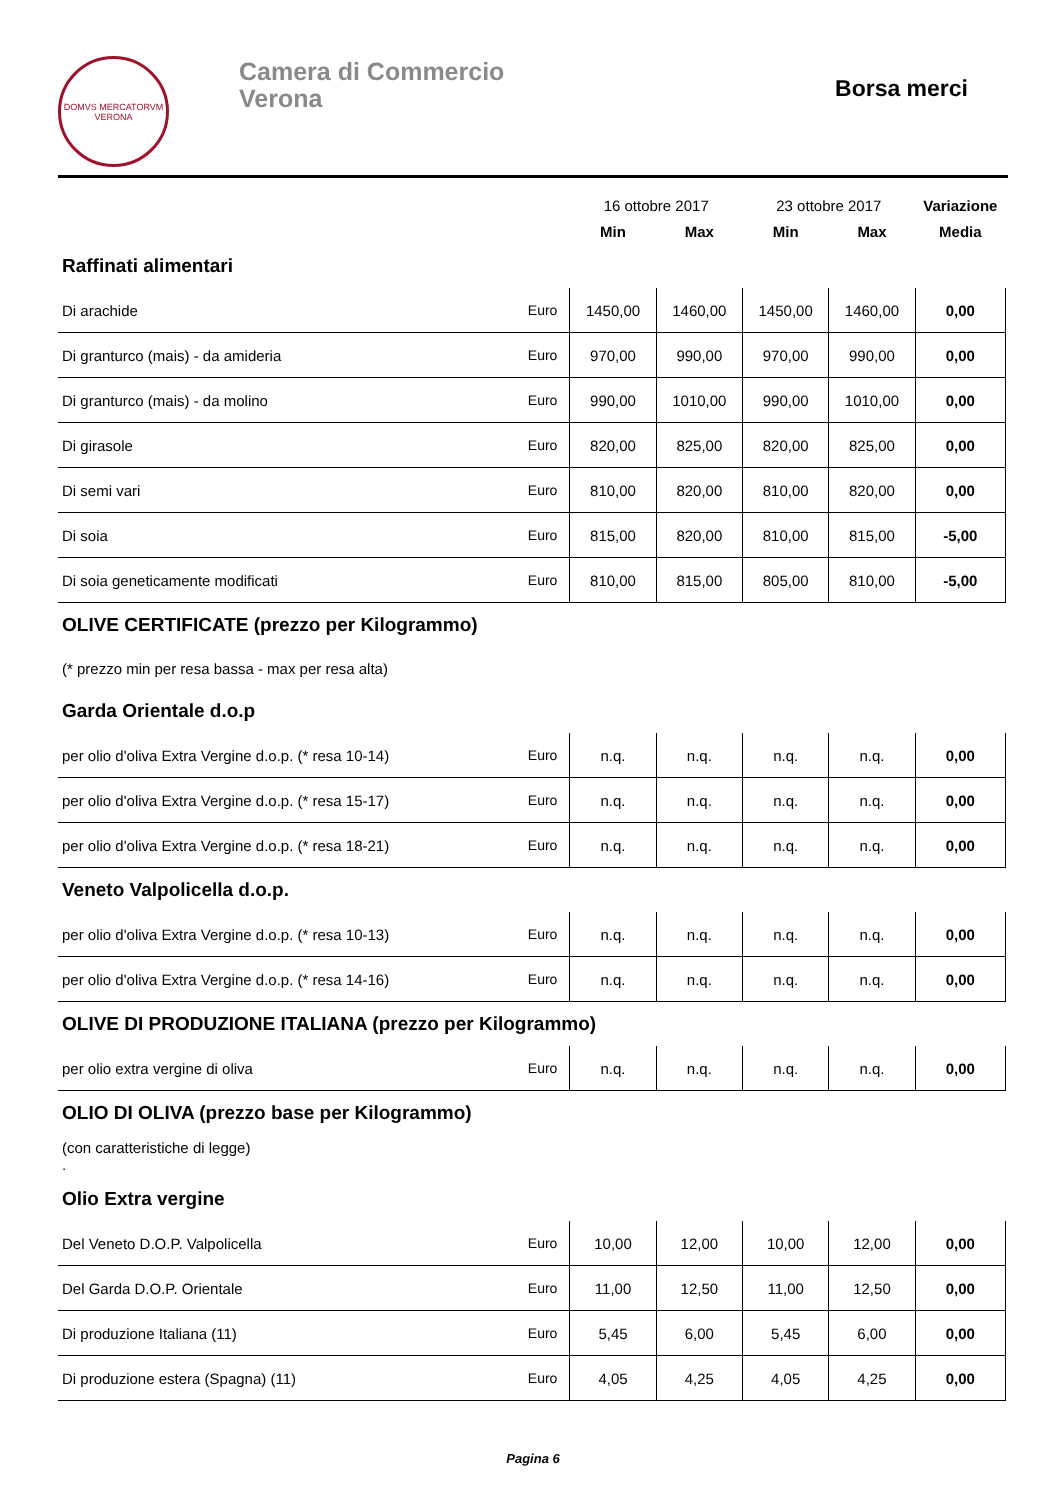DOMVS MERCATORVM
VERONA
Camera di Commercio
Verona
Borsa merci
| | | 16 ottobre 2017 | | 23 ottobre 2017 | | Variazione |
| | | Min | Max | Min | Max | Media |
| Raffinati alimentari | | | | | | |
| Di arachide | Euro | 1450,00 | 1460,00 | 1450,00 | 1460,00 | 0,00 |
| Di granturco (mais) - da amideria | Euro | 970,00 | 990,00 | 970,00 | 990,00 | 0,00 |
| Di granturco (mais) - da molino | Euro | 990,00 | 1010,00 | 990,00 | 1010,00 | 0,00 |
| Di girasole | Euro | 820,00 | 825,00 | 820,00 | 825,00 | 0,00 |
| Di semi vari | Euro | 810,00 | 820,00 | 810,00 | 820,00 | 0,00 |
| Di soia | Euro | 815,00 | 820,00 | 810,00 | 815,00 | -5,00 |
| Di soia geneticamente modificati | Euro | 810,00 | 815,00 | 805,00 | 810,00 | -5,00 |
| OLIVE CERTIFICATE (prezzo per Kilogrammo) | | | | | | |
| (* prezzo min per resa bassa - max per resa alta) | | | | | | |
| Garda Orientale d.o.p | | | | | | |
| per olio d'oliva Extra Vergine d.o.p. (* resa 10-14) | Euro | n.q. | n.q. | n.q. | n.q. | 0,00 |
| per olio d'oliva Extra Vergine d.o.p. (* resa 15-17) | Euro | n.q. | n.q. | n.q. | n.q. | 0,00 |
| per olio d'oliva Extra Vergine d.o.p. (* resa 18-21) | Euro | n.q. | n.q. | n.q. | n.q. | 0,00 |
| Veneto Valpolicella d.o.p. | | | | | | |
| per olio d'oliva Extra Vergine d.o.p. (* resa 10-13) | Euro | n.q. | n.q. | n.q. | n.q. | 0,00 |
| per olio d'oliva Extra Vergine d.o.p. (* resa 14-16) | Euro | n.q. | n.q. | n.q. | n.q. | 0,00 |
| OLIVE DI PRODUZIONE ITALIANA (prezzo per Kilogrammo) | | | | | | |
| per olio extra vergine di oliva | Euro | n.q. | n.q. | n.q. | n.q. | 0,00 |
| OLIO DI OLIVA (prezzo base per Kilogrammo) | | | | | | |
| (con caratteristiche di legge) . | | | | | | |
| Olio Extra vergine | | | | | | |
| Del Veneto D.O.P. Valpolicella | Euro | 10,00 | 12,00 | 10,00 | 12,00 | 0,00 |
| Del Garda D.O.P. Orientale | Euro | 11,00 | 12,50 | 11,00 | 12,50 | 0,00 |
| Di produzione Italiana (11) | Euro | 5,45 | 6,00 | 5,45 | 6,00 | 0,00 |
| Di produzione estera (Spagna) (11) | Euro | 4,05 | 4,25 | 4,05 | 4,25 | 0,00 |
Pagina 6